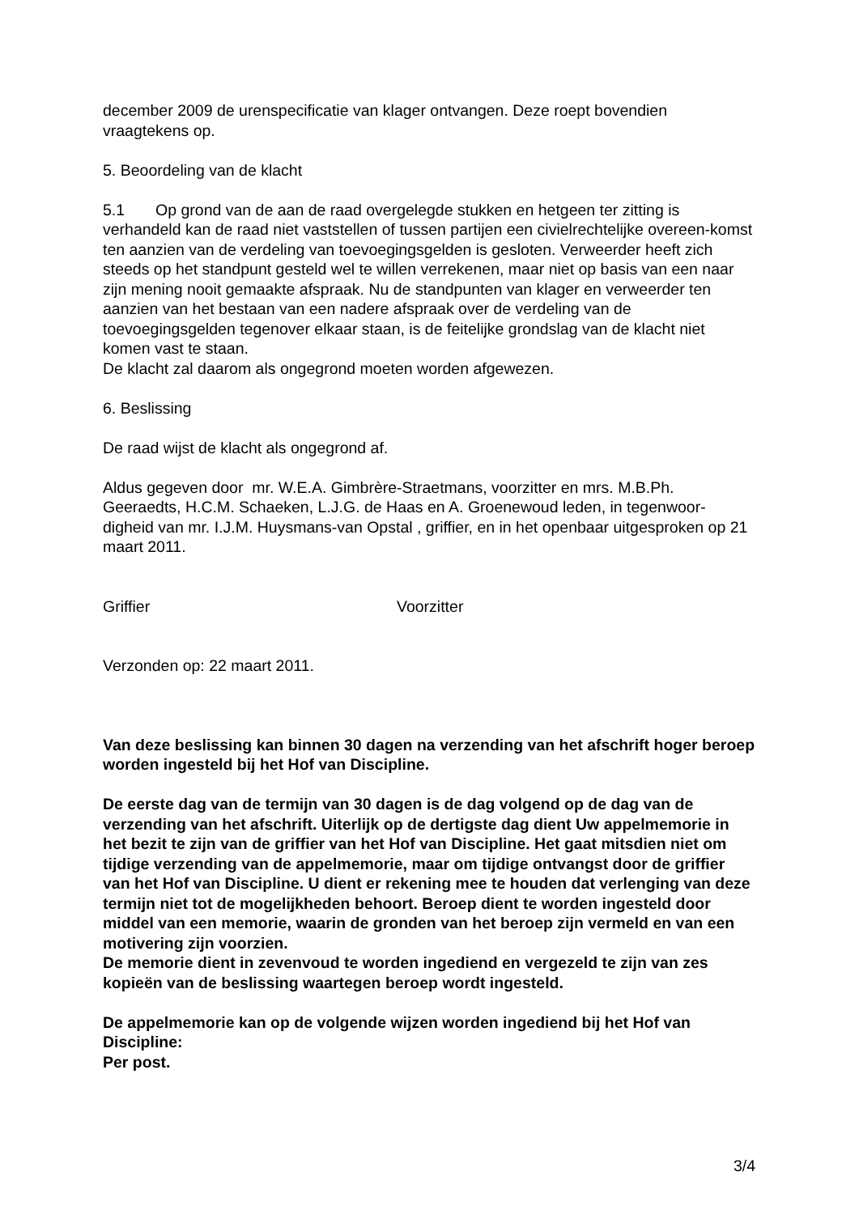december 2009 de urenspecificatie van klager ontvangen. Deze roept bovendien vraagtekens op.
5. Beoordeling van de klacht
5.1 Op grond van de aan de raad overgelegde stukken en hetgeen ter zitting is verhandeld kan de raad niet vaststellen of tussen partijen een civielrechtelijke overeen-komst ten aanzien van de verdeling van toevoegingsgelden is gesloten. Verweerder heeft zich steeds op het standpunt gesteld wel te willen verrekenen, maar niet op basis van een naar zijn mening nooit gemaakte afspraak. Nu de standpunten van klager en verweerder ten aanzien van het bestaan van een nadere afspraak over de verdeling van de toevoegingsgelden tegenover elkaar staan, is de feitelijke grondslag van de klacht niet komen vast te staan.
De klacht zal daarom als ongegrond moeten worden afgewezen.
6. Beslissing
De raad wijst de klacht als ongegrond af.
Aldus gegeven door mr. W.E.A. Gimbrère-Straetmans, voorzitter en mrs. M.B.Ph. Geeraedts, H.C.M. Schaeken, L.J.G. de Haas en A. Groenewoud leden, in tegenwoor-digheid van mr. I.J.M. Huysmans-van Opstal , griffier, en in het openbaar uitgesproken op 21 maart 2011.
Griffier Voorzitter
Verzonden op: 22 maart 2011.
Van deze beslissing kan binnen 30 dagen na verzending van het afschrift hoger beroep worden ingesteld bij het Hof van Discipline.
De eerste dag van de termijn van 30 dagen is de dag volgend op de dag van de verzending van het afschrift. Uiterlijk op de dertigste dag dient Uw appelmemorie in het bezit te zijn van de griffier van het Hof van Discipline. Het gaat mitsdien niet om tijdige verzending van de appelmemorie, maar om tijdige ontvangst door de griffier van het Hof van Discipline. U dient er rekening mee te houden dat verlenging van deze termijn niet tot de mogelijkheden behoort. Beroep dient te worden ingesteld door middel van een memorie, waarin de gronden van het beroep zijn vermeld en van een motivering zijn voorzien.
De memorie dient in zevenvoud te worden ingediend en vergezeld te zijn van zes kopieën van de beslissing waartegen beroep wordt ingesteld.
De appelmemorie kan op de volgende wijzen worden ingediend bij het Hof van Discipline:
Per post.
3/4